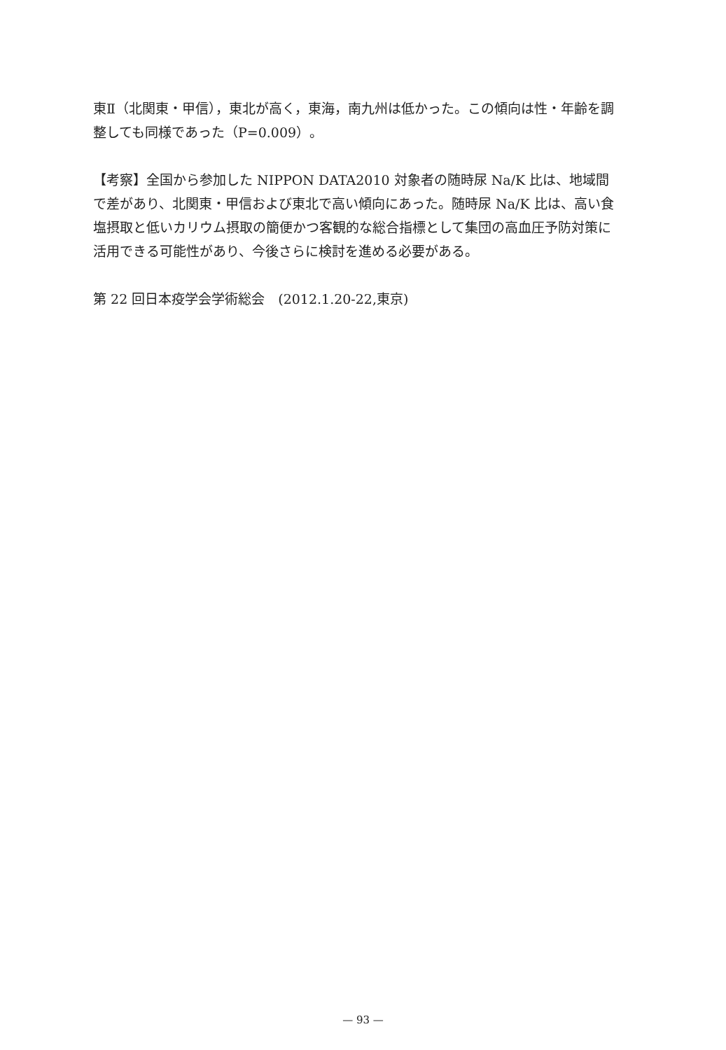東Ⅱ（北関東・甲信），東北が高く，東海，南九州は低かった。この傾向は性・年齢を調整しても同様であった（P=0.009）。
【考察】全国から参加した NIPPON DATA2010 対象者の随時尿 Na/K 比は、地域間で差があり、北関東・甲信および東北で高い傾向にあった。随時尿 Na/K 比は、高い食塩摂取と低いカリウム摂取の簡便かつ客観的な総合指標として集団の高血圧予防対策に活用できる可能性があり、今後さらに検討を進める必要がある。
第 22 回日本疫学会学術総会　(2012.1.20-22,東京)
— 93 —